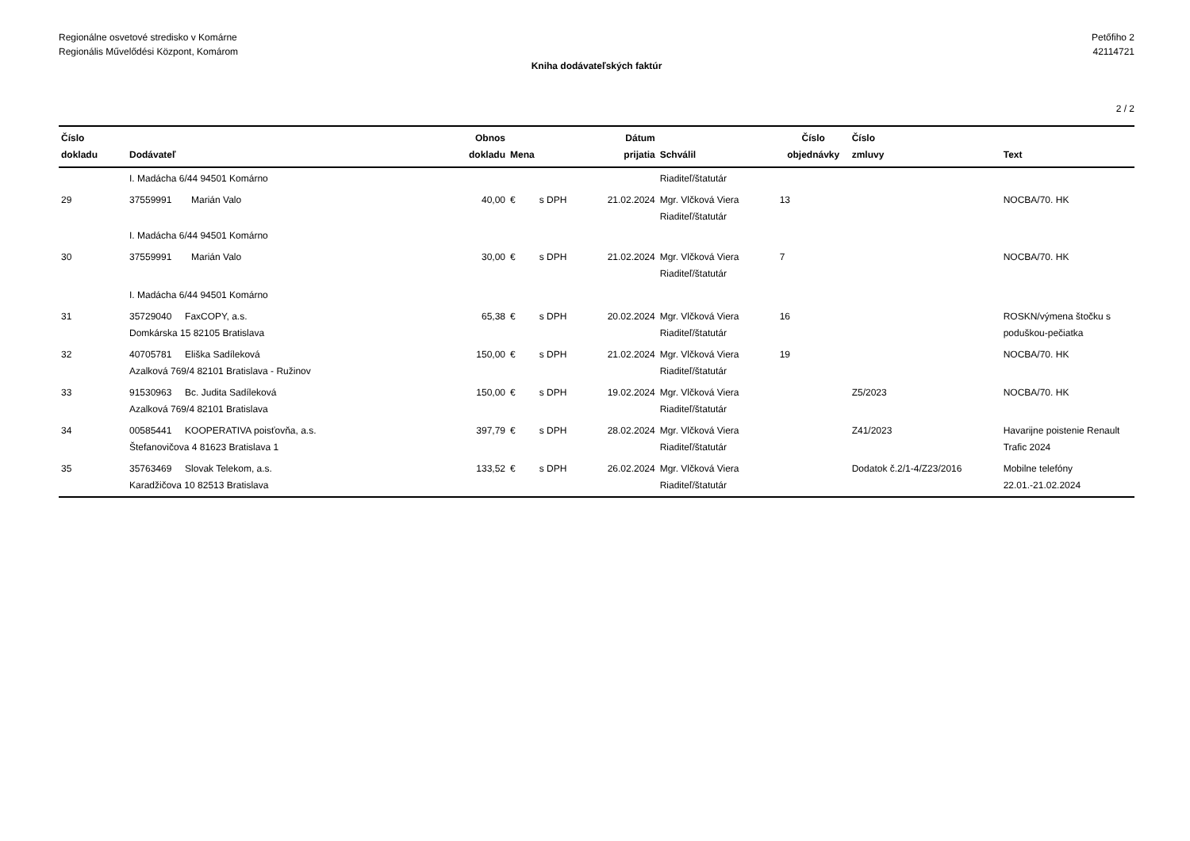Regionálne osvetové stredisko v Komárne
Regionális Művelődési Központ, Komárom
Petőfiho 2
42114721
Kniha dodávateľských faktúr
2 / 2
| Číslo dokladu | Dodávateľ | | Obnos dokladu | Mena | | Dátum prijatia | Schválil | Číslo objednávky | Číslo zmluvy | Text |
| --- | --- | --- | --- | --- | --- | --- | --- | --- | --- | --- |
| | I. Madácha 6/44 94501 Komárno | | | | | | Riaditeľ/štatutár | | | |
| 29 | 37559991 | Marián Valo | 40,00 | € | s DPH | 21.02.2024 | Mgr. Vlčková Viera Riaditeľ/štatutár | 13 | | NOCBA/70. HK |
| | I. Madácha 6/44 94501 Komárno | | | | | | | | | |
| 30 | 37559991 | Marián Valo | 30,00 | € | s DPH | 21.02.2024 | Mgr. Vlčková Viera Riaditeľ/štatutár | 7 | | NOCBA/70. HK |
| | I. Madácha 6/44 94501 Komárno | | | | | | | | | |
| 31 | 35729040 FaxCOPY, a.s. Domkárska 15 82105 Bratislava | | 65,38 | € | s DPH | 20.02.2024 | Mgr. Vlčková Viera Riaditeľ/štatutár | 16 | | ROSKN/výmena štočku s poduškou-pečiatka |
| 32 | 40705781 Eliška Sadíleková Azalková 769/4 82101 Bratislava - Ružinov | | 150,00 | € | s DPH | 21.02.2024 | Mgr. Vlčková Viera Riaditeľ/štatutár | 19 | | NOCBA/70. HK |
| 33 | 91530963 Bc. Judita Sadíleková Azalková 769/4 82101 Bratislava | | 150,00 | € | s DPH | 19.02.2024 | Mgr. Vlčková Viera Riaditeľ/štatutár | | Z5/2023 | NOCBA/70. HK |
| 34 | 00585441 KOOPERATIVA poisťovňa, a.s. Štefanovičova 4 81623 Bratislava 1 | | 397,79 | € | s DPH | 28.02.2024 | Mgr. Vlčková Viera Riaditeľ/štatutár | | Z41/2023 | Havarijne poistenie Renault Trafic 2024 |
| 35 | 35763469 Slovak Telekom, a.s. Karadžičova 10 82513 Bratislava | | 133,52 | € | s DPH | 26.02.2024 | Mgr. Vlčková Viera Riaditeľ/štatutár | | Dodatok č.2/1-4/Z23/2016 | Mobilne telefóny 22.01.-21.02.2024 |